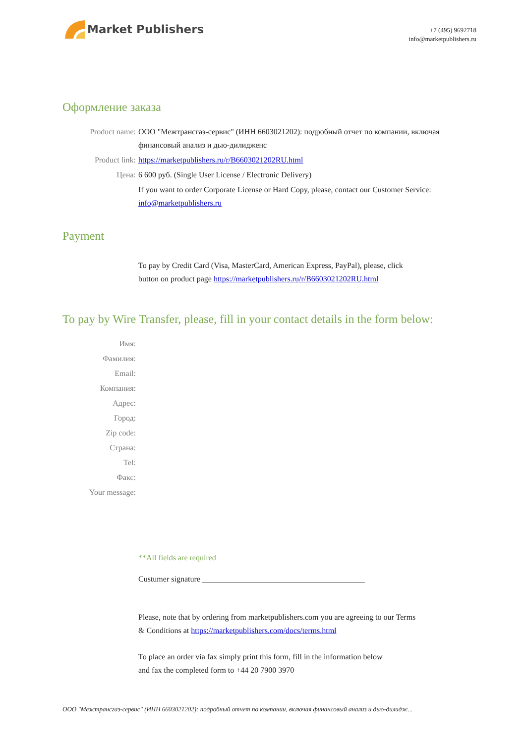Market Publishers
+7 (495) 9692718
info@marketpublishers.ru
Оформление заказа
Product name: ООО "Межтрансгаз-сервис" (ИНН 6603021202): подробный отчет по компании, включая финансовый анализ и дью-дилидженс
Product link: https://marketpublishers.ru/r/B6603021202RU.html
Цена: 6 600 руб. (Single User License / Electronic Delivery)
If you want to order Corporate License or Hard Copy, please, contact our Customer Service:
info@marketpublishers.ru
Payment
To pay by Credit Card (Visa, MasterCard, American Express, PayPal), please, click
button on product page https://marketpublishers.ru/r/B6603021202RU.html
To pay by Wire Transfer, please, fill in your contact details in the form below:
Имя:
Фамилия:
Email:
Компания:
Адрес:
Город:
Zip code:
Страна:
Tel:
Факс:
Your message:
**All fields are required
Custumer signature _________________________________________
Please, note that by ordering from marketpublishers.com you are agreeing to our Terms
& Conditions at https://marketpublishers.com/docs/terms.html
To place an order via fax simply print this form, fill in the information below
and fax the completed form to +44 20 7900 3970
ООО "Межтрансгаз-сервис" (ИНН 6603021202): подробный отчет по компании, включая финансовый анализ и дью-дилидж...